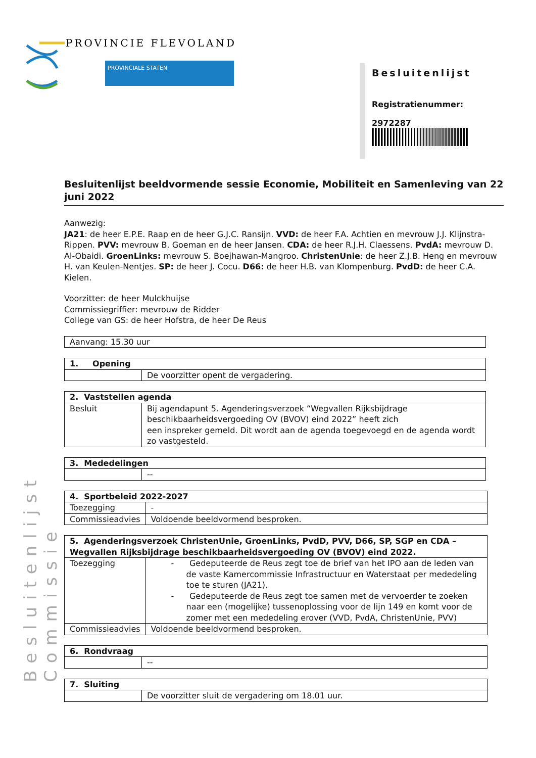PROVINCIE FLEVOLAND
PROVINCIALE STATEN
Besluitenlijst Commissie
Besluitenlijst
Registratienummer:
2972287
Besluitenlijst beeldvormende sessie Economie, Mobiliteit en Samenleving van 22 juni 2022
Aanwezig:
JA21: de heer E.P.E. Raap en de heer G.J.C. Ransijn. VVD: de heer F.A. Achtien en mevrouw J.J. Klijnstra-Rippen. PVV: mevrouw B. Goeman en de heer Jansen. CDA: de heer R.J.H. Claessens. PvdA: mevrouw D. Al-Obaidi. GroenLinks: mevrouw S. Boejhawan-Mangroo. ChristenUnie: de heer Z.J.B. Heng en mevrouw H. van Keulen-Nentjes. SP: de heer J. Cocu. D66: de heer H.B. van Klompenburg. PvdD: de heer C.A. Kielen.
Voorzitter: de heer Mulckhuijse
Commissiegriffier: mevrouw de Ridder
College van GS: de heer Hofstra, de heer De Reus
| Aanvang: 15.30 uur |
| 1. Opening | |
| | De voorzitter opent de vergadering. |
| 2. Vaststellen agenda | |
| Besluit | Bij agendapunt 5. Agenderingsverzoek “Wegvallen Rijksbijdrage beschikbaarheidsvergoeding OV (BVOV) eind 2022” heeft zich een inspreker gemeld. Dit wordt aan de agenda toegevoegd en de agenda wordt zo vastgesteld. |
| 3. Mededelingen | |
| | -- |
| 4. Sportbeleid 2022-2027 | |
| Toezegging | - |
| Commissieadvies | Voldoende beeldvormend besproken. |
| 5. Agenderingsverzoek ChristenUnie, GroenLinks, PvdD, PVV, D66, SP, SGP en CDA – Wegvallen Rijksbijdrage beschikbaarheidsvergoeding OV (BVOV) eind 2022. | |
| Toezegging | - Gedeputeerde de Reus zegt toe de brief van het IPO aan de leden van de vaste Kamercommissie Infrastructuur en Waterstaat per mededeling toe te sturen (JA21). - Gedeputeerde de Reus zegt toe samen met de vervoerder te zoeken naar een (mogelijke) tussenoplossing voor de lijn 149 en komt voor de zomer met een mededeling erover (VVD, PvdA, ChristenUnie, PVV) |
| Commissieadvies | Voldoende beeldvormend besproken. |
| 6. Rondvraag | |
| | -- |
| 7. Sluiting | |
| | De voorzitter sluit de vergadering om 18.01 uur. |